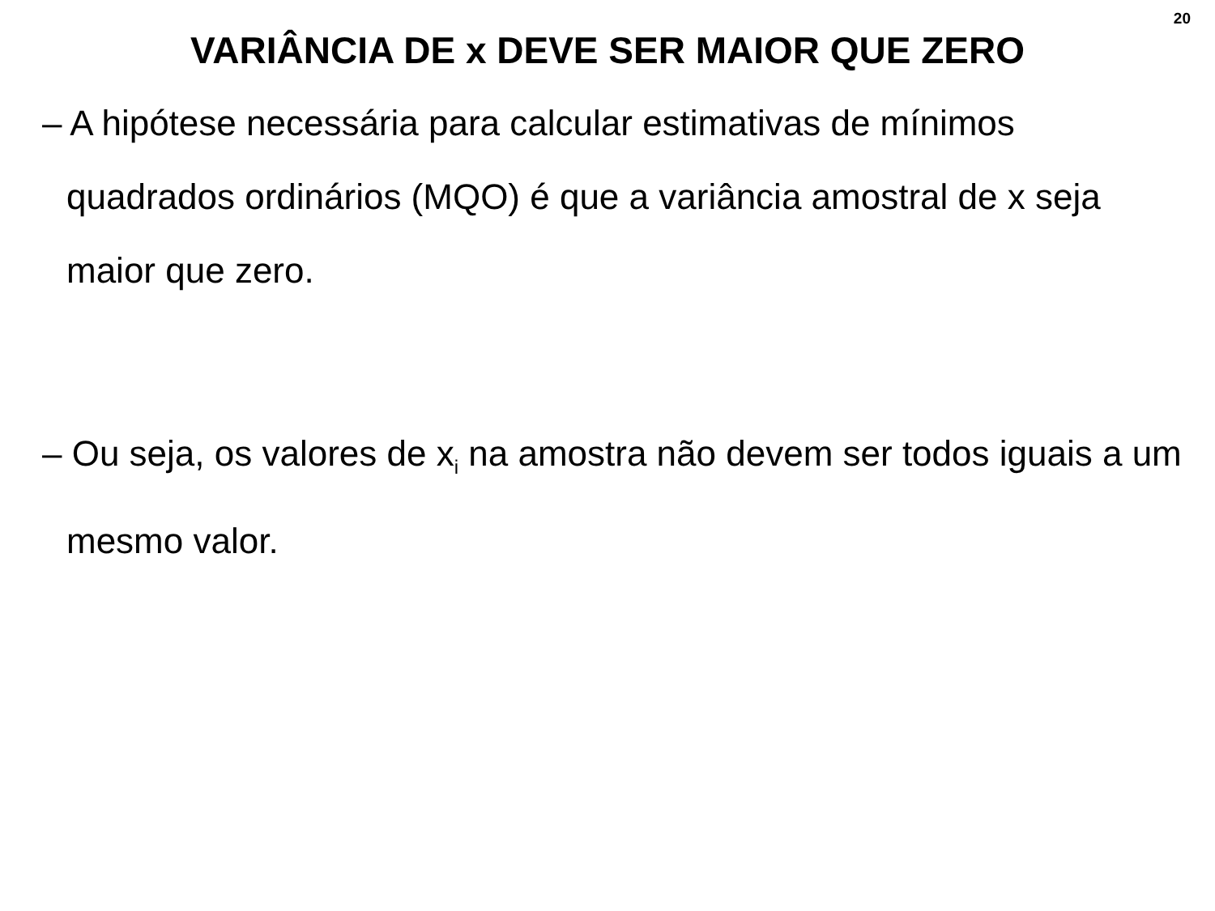20
VARIÂNCIA DE x DEVE SER MAIOR QUE ZERO
– A hipótese necessária para calcular estimativas de mínimos quadrados ordinários (MQO) é que a variância amostral de x seja maior que zero.
– Ou seja, os valores de x<sub>i</sub> na amostra não devem ser todos iguais a um mesmo valor.